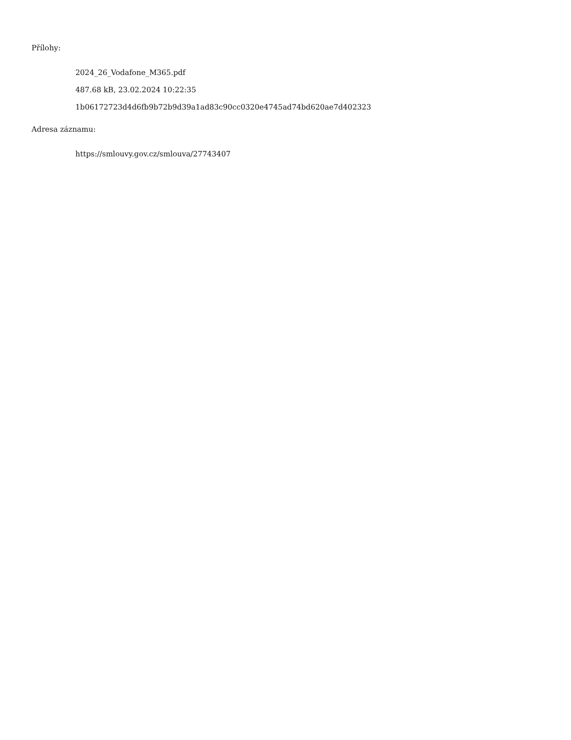Přílohy:
2024_26_Vodafone_M365.pdf
487.68 kB, 23.02.2024 10:22:35
1b06172723d4d6fb9b72b9d39a1ad83c90cc0320e4745ad74bd620ae7d402323
Adresa záznamu:
https://smlouvy.gov.cz/smlouva/27743407